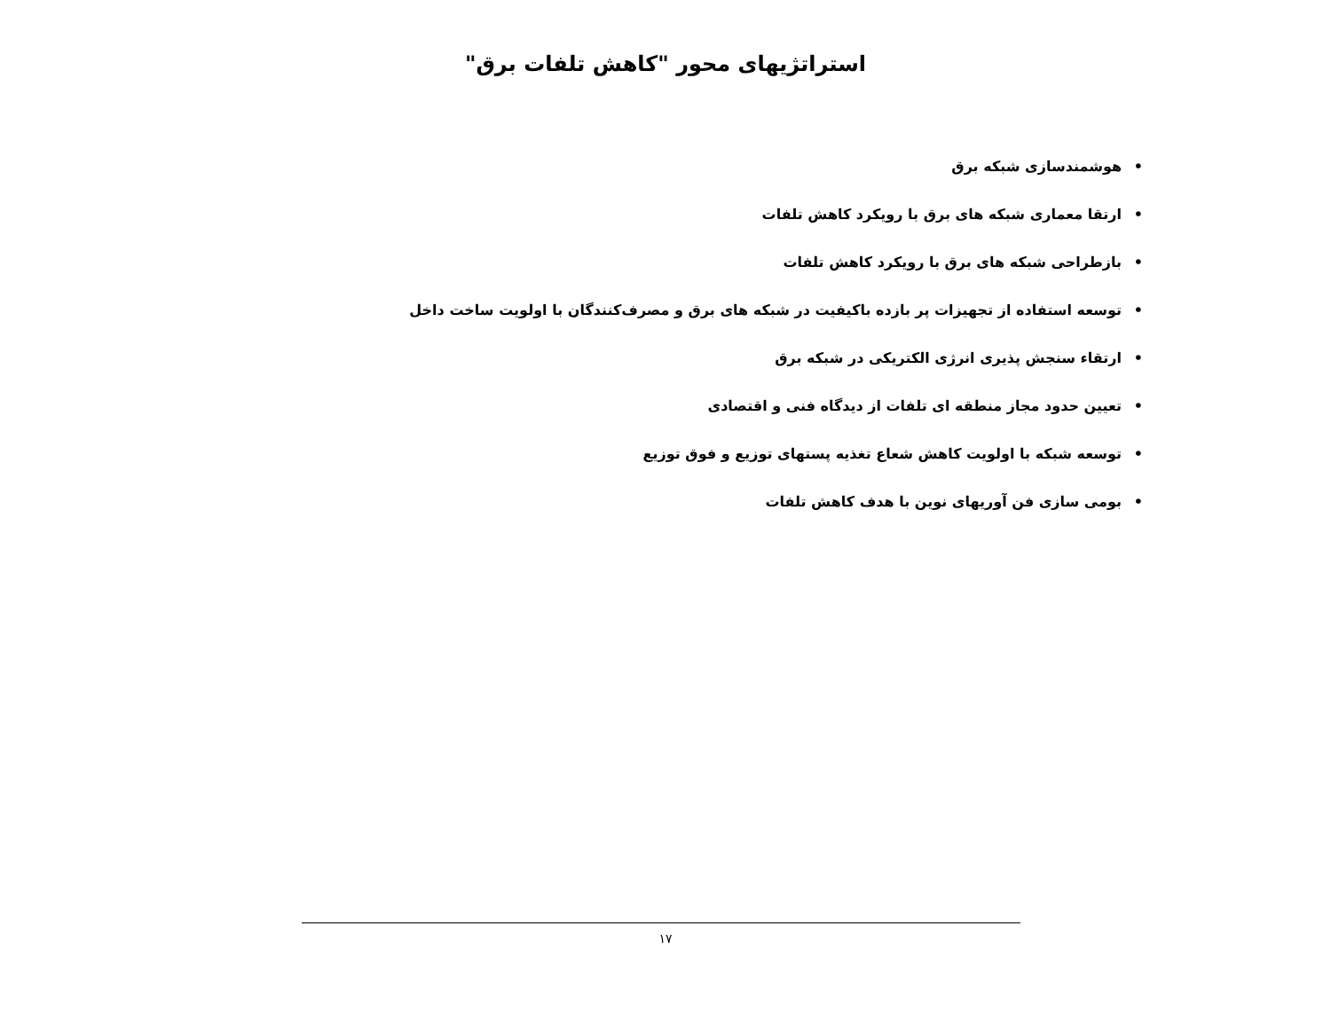استراتژیهای محور "کاهش تلفات برق"
• هوشمندسازی شبکه برق
• ارتقا معماری شبکه های برق با رویکرد کاهش تلفات
• بازطراحی شبکه های برق با رویکرد کاهش تلفات
• توسعه استفاده از تجهیزات پر بازده باکیفیت در شبکه های برق و مصرف‌کنندگان با اولویت ساخت داخل
• ارتقاء سنجش پذیری انرژی الکتریکی در شبکه برق
• تعیین حدود مجاز منطقه ای تلفات از دیدگاه فنی و اقتصادی
• توسعه شبکه با اولویت کاهش شعاع تغذیه پستهای توزیع و فوق توزیع
• بومی سازی فن آوریهای نوین با هدف کاهش تلفات
۱۷